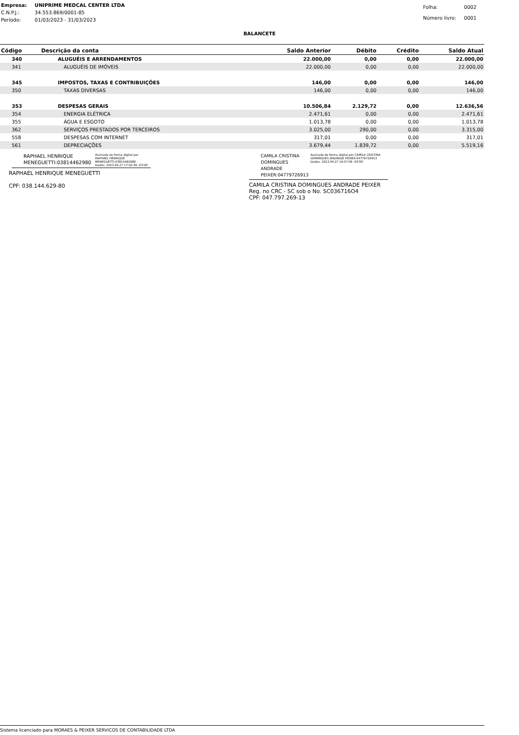| Empresa: | UNIPRIME MEDCAL CENTER LTDA |
| C.N.P.J.: | 34.553.869/0001-85 |
| Período: | 01/03/2023 - 31/03/2023 |
| Folha: | 0002 |
| Número livro: | 0001 |
BALANCETE
| Código | Descrição da conta | Saldo Anterior | Débito | Crédito | Saldo Atual |
| --- | --- | --- | --- | --- | --- |
| 340 | ALUGUÉIS E ARRENDAMENTOS | 22.000,00 | 0,00 | 0,00 | 22.000,00 |
| 341 | ALUGUÉIS DE IMÓVEIS | 22.000,00 | 0,00 | 0,00 | 22.000,00 |
| 345 | IMPOSTOS, TAXAS E CONTRIBUIÇÕES | 146,00 | 0,00 | 0,00 | 146,00 |
| 350 | TAXAS DIVERSAS | 146,00 | 0,00 | 0,00 | 146,00 |
| 353 | DESPESAS GERAIS | 10.506,84 | 2.129,72 | 0,00 | 12.636,56 |
| 354 | ENERGIA ELÉTRICA | 2.471,61 | 0,00 | 0,00 | 2.471,61 |
| 355 | ÁGUA E ESGOTO | 1.013,78 | 0,00 | 0,00 | 1.013,78 |
| 362 | SERVIÇOS PRESTADOS POR TERCEIROS | 3.025,00 | 290,00 | 0,00 | 3.315,00 |
| 558 | DESPESAS COM INTERNET | 317,01 | 0,00 | 0,00 | 317,01 |
| 561 | DEPRECIAÇÕES | 3.679,44 | 1.839,72 | 0,00 | 5.519,16 |
RAPHAEL HENRIQUE
MENEGUETTI:03814462980 Assinado de forma digital por RAPHAEL HENRIQUE MENEGUETTI:03814462980
Dados: 2023.04.27 17:02:40 -03'00'
RAPHAEL HENRIQUE MENEGUETTI
CPF: 038.144.629-80
CAMILA CRISTINA DOMINGUES
ANDRADE PEIXER:04779726913 Assinado de forma digital por CAMILA CRISTINA DOMINGUES ANDRADE PEIXER:04779726913
Dados: 2023.04.27 16:57:06 -03'00'
CAMILA CRISTINA DOMINGUES ANDRADE PEIXER
Reg. no CRC - SC sob o No. SC036716O4
CPF: 047.797.269-13
Sistema licenciado para MORAES & PEIXER SERVICOS DE CONTABILIDADE LTDA